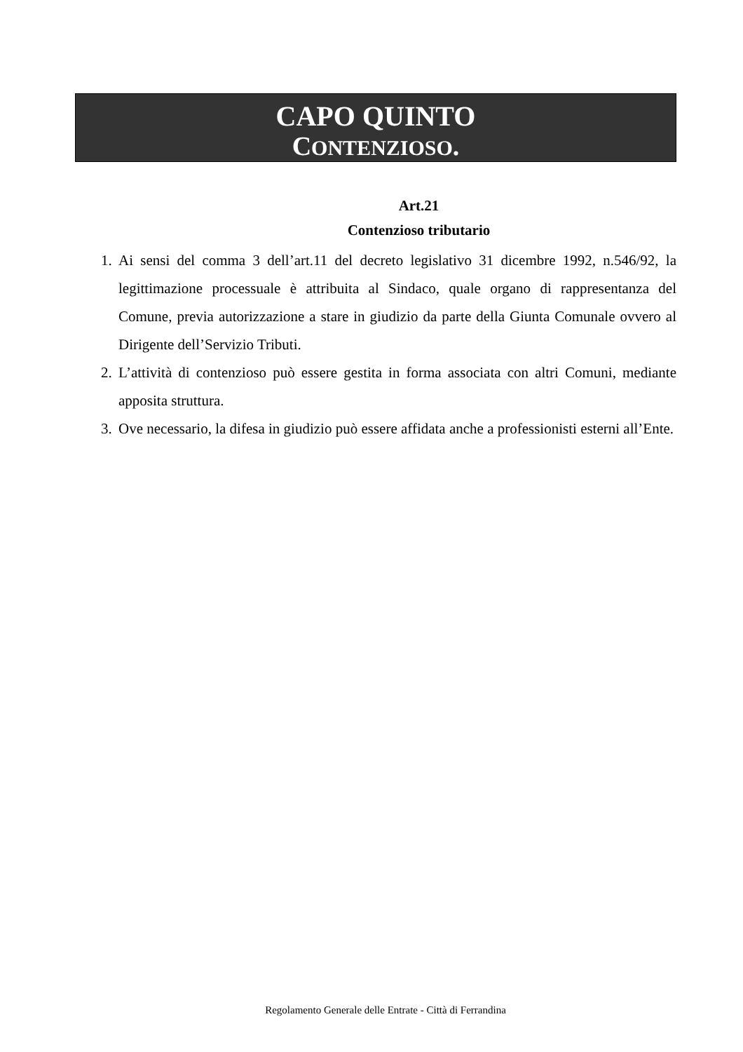CAPO QUINTO
CONTENZIOSO.
Art.21
Contenzioso tributario
1. Ai sensi del comma 3 dell’art.11 del decreto legislativo 31 dicembre 1992, n.546/92, la legittimazione processuale è attribuita al Sindaco, quale organo di rappresentanza del Comune, previa autorizzazione a stare in giudizio da parte della Giunta Comunale ovvero al Dirigente dell’Servizio Tributi.
2. L’attività di contenzioso può essere gestita in forma associata con altri Comuni, mediante apposita struttura.
3. Ove necessario, la difesa in giudizio può essere affidata anche a professionisti esterni all’Ente.
Regolamento Generale delle Entrate - Città di Ferrandina